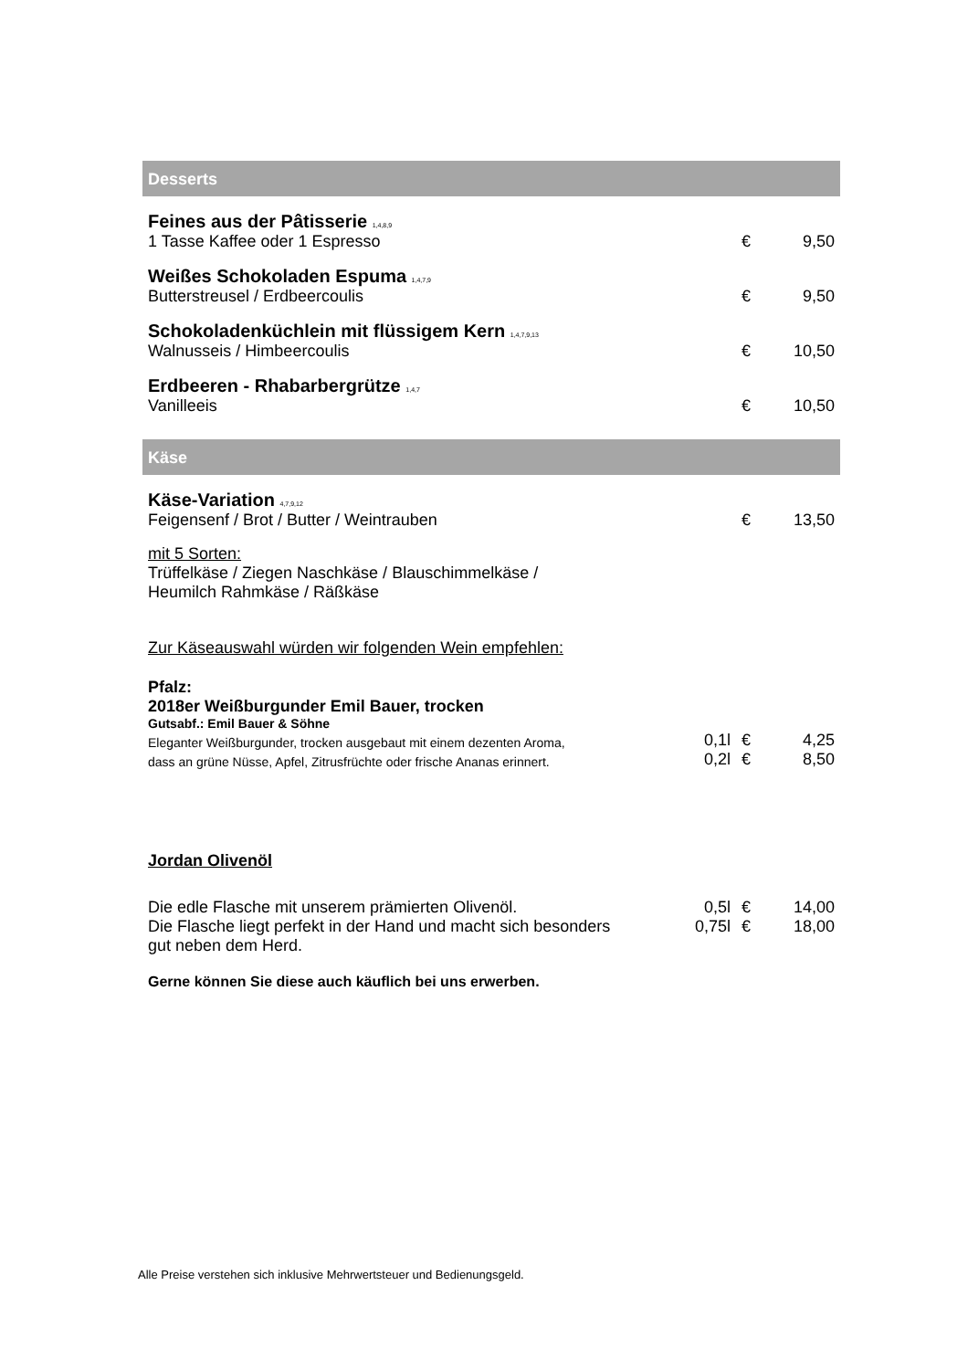Desserts
| Feines aus der Pâtisserie <sup>1,4,8,9</sup> | | |
| 1 Tasse Kaffee oder 1 Espresso | € | 9,50 |
| Weißes Schokoladen Espuma <sup>1,4,7,9</sup> | | |
| Butterstreusel / Erdbeercoulis | € | 9,50 |
| Schokoladenküchlein mit flüssigem Kern <sup>1,4,7,9,13</sup> | | |
| Walnusseis / Himbeercoulis | € | 10,50 |
| Erdbeeren - Rhabarbergrütze <sup>1,4,7</sup> | | |
| Vanilleeis | € | 10,50 |
Käse
| Käse-Variation <sup>4,7,9,12</sup> | | |
| Feigensenf / Brot / Butter / Weintrauben | € | 13,50 |
| mit 5 Sorten: Trüffelkäse / Ziegen Naschkäse / Blauschimmelkäse / Heumilch Rahmkäse / Räßkäse | | |
| Zur Käseauswahl würden wir folgenden Wein empfehlen: | | |
| Pfalz: 2018er Weißburgunder Emil Bauer, trocken | | | |
| Gutsabf.: Emil Bauer & Söhne | | | |
| Eleganter Weißburgunder, trocken ausgebaut mit einem dezenten Aroma, | 0,1l | € | 4,25 |
| dass an grüne Nüsse, Apfel, Zitrusfrüchte oder frische Ananas erinnert. | 0,2l | € | 8,50 |
| Jordan Olivenöl | | | |
| Die edle Flasche mit unserem prämierten Olivenöl. | 0,5l | € | 14,00 |
| Die Flasche liegt perfekt in der Hand und macht sich besonders | 0,75l | € | 18,00 |
| gut neben dem Herd. | | | |
| Gerne können Sie diese auch käuflich bei uns erwerben. | | | |
Alle Preise verstehen sich inklusive Mehrwertsteuer und Bedienungsgeld.